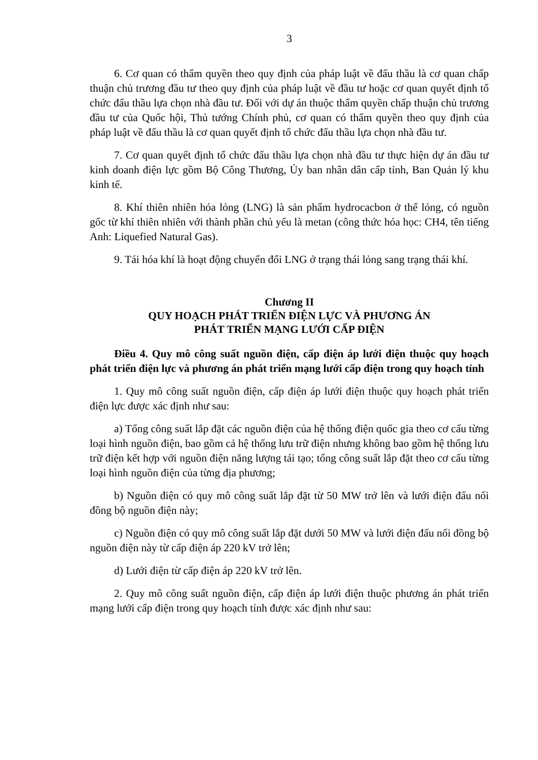3
6. Cơ quan có thẩm quyền theo quy định của pháp luật về đấu thầu là cơ quan chấp thuận chủ trương đầu tư theo quy định của pháp luật về đầu tư hoặc cơ quan quyết định tổ chức đấu thầu lựa chọn nhà đầu tư. Đối với dự án thuộc thẩm quyền chấp thuận chủ trương đầu tư của Quốc hội, Thủ tướng Chính phủ, cơ quan có thẩm quyền theo quy định của pháp luật về đấu thầu là cơ quan quyết định tổ chức đấu thầu lựa chọn nhà đầu tư.
7. Cơ quan quyết định tổ chức đấu thầu lựa chọn nhà đầu tư thực hiện dự án đầu tư kinh doanh điện lực gồm Bộ Công Thương, Ủy ban nhân dân cấp tỉnh, Ban Quản lý khu kinh tế.
8. Khí thiên nhiên hóa lỏng (LNG) là sản phẩm hydrocacbon ở thể lỏng, có nguồn gốc từ khí thiên nhiên với thành phần chủ yếu là metan (công thức hóa học: CH4, tên tiếng Anh: Liquefied Natural Gas).
9. Tái hóa khí là hoạt động chuyển đổi LNG ở trạng thái lỏng sang trạng thái khí.
Chương II
QUY HOẠCH PHÁT TRIỂN ĐIỆN LỰC VÀ PHƯƠNG ÁN
PHÁT TRIỂN MẠNG LƯỚI CẤP ĐIỆN
Điều 4. Quy mô công suất nguồn điện, cấp điện áp lưới điện thuộc quy hoạch phát triển điện lực và phương án phát triển mạng lưới cấp điện trong quy hoạch tỉnh
1. Quy mô công suất nguồn điện, cấp điện áp lưới điện thuộc quy hoạch phát triển điện lực được xác định như sau:
a) Tổng công suất lắp đặt các nguồn điện của hệ thống điện quốc gia theo cơ cấu từng loại hình nguồn điện, bao gồm cả hệ thống lưu trữ điện nhưng không bao gồm hệ thống lưu trữ điện kết hợp với nguồn điện năng lượng tái tạo; tổng công suất lắp đặt theo cơ cấu từng loại hình nguồn điện của từng địa phương;
b) Nguồn điện có quy mô công suất lắp đặt từ 50 MW trở lên và lưới điện đấu nối đồng bộ nguồn điện này;
c) Nguồn điện có quy mô công suất lắp đặt dưới 50 MW và lưới điện đấu nối đồng bộ nguồn điện này từ cấp điện áp 220 kV trở lên;
d) Lưới điện từ cấp điện áp 220 kV trở lên.
2. Quy mô công suất nguồn điện, cấp điện áp lưới điện thuộc phương án phát triển mạng lưới cấp điện trong quy hoạch tỉnh được xác định như sau: